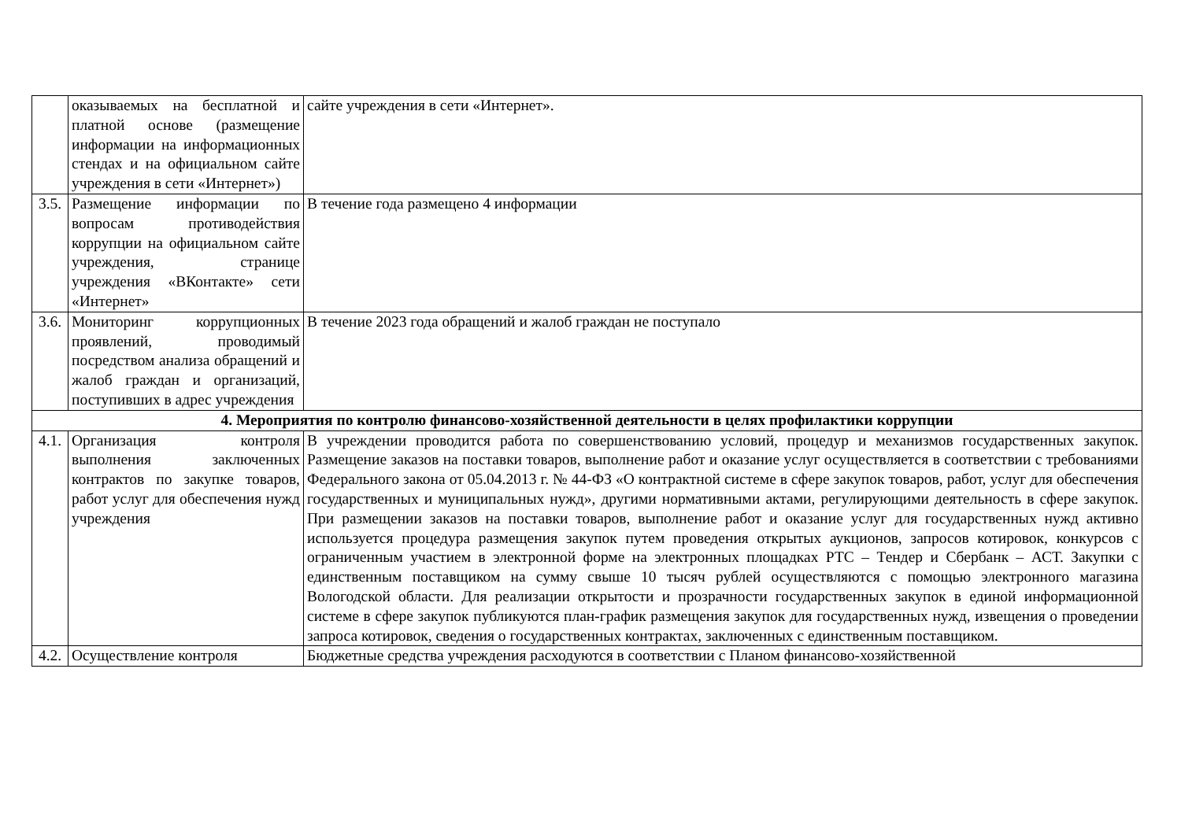| | оказываемых на бесплатной и платной основе (размещение информации на информационных стендах и на официальном сайте учреждения в сети «Интернет») | сайте учреждения в сети «Интернет». |
| 3.5. | Размещение информации по вопросам противодействия коррупции на официальном сайте учреждения, странице учреждения «ВКонтакте» сети «Интернет» | В течение года размещено 4 информации |
| 3.6. | Мониторинг коррупционных проявлений, проводимый посредством анализа обращений и жалоб граждан и организаций, поступивших в адрес учреждения | В течение 2023 года обращений и жалоб граждан не поступало |
| 4. Мероприятия по контролю финансово-хозяйственной деятельности в целях профилактики коррупции | | |
| 4.1. | Организация контроля выполнения заключенных контрактов по закупке товаров, работ услуг для обеспечения нужд учреждения | В учреждении проводится работа по совершенствованию условий, процедур и механизмов государственных закупок. Размещение заказов на поставки товаров, выполнение работ и оказание услуг осуществляется в соответствии с требованиями Федерального закона от 05.04.2013 г. № 44-ФЗ «О контрактной системе в сфере закупок товаров, работ, услуг для обеспечения государственных и муниципальных нужд», другими нормативными актами, регулирующими деятельность в сфере закупок. При размещении заказов на поставки товаров, выполнение работ и оказание услуг для государственных нужд активно используется процедура размещения закупок путем проведения открытых аукционов, запросов котировок, конкурсов с ограниченным участием в электронной форме на электронных площадках РТС – Тендер и Сбербанк – АСТ. Закупки с единственным поставщиком на сумму свыше 10 тысяч рублей осуществляются с помощью электронного магазина Вологодской области. Для реализации открытости и прозрачности государственных закупок в единой информационной системе в сфере закупок публикуются план-график размещения закупок для государственных нужд, извещения о проведении запроса котировок, сведения о государственных контрактах, заключенных с единственным поставщиком. |
| 4.2. | Осуществление контроля | Бюджетные средства учреждения расходуются в соответствии с Планом финансово-хозяйственной |